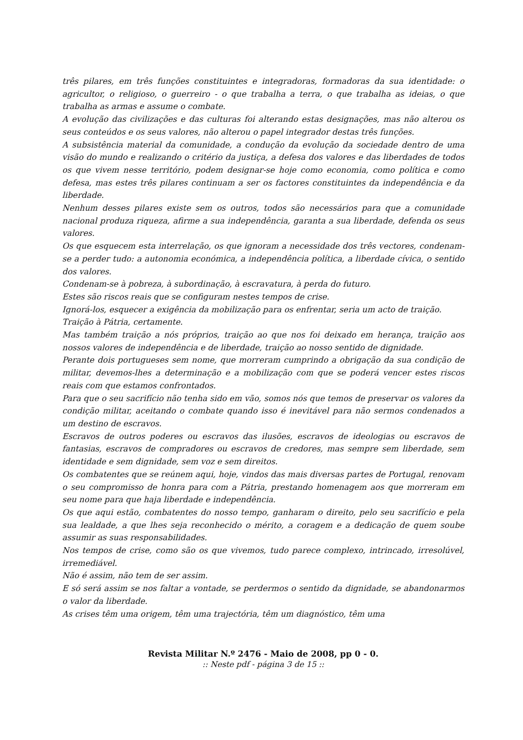três pilares, em três funções constituintes e integradoras, formadoras da sua identidade: o agricultor, o religioso, o guerreiro - o que trabalha a terra, o que trabalha as ideias, o que trabalha as armas e assume o combate.
A evolução das civilizações e das culturas foi alterando estas designações, mas não alterou os seus conteúdos e os seus valores, não alterou o papel integrador destas três funções.
A subsistência material da comunidade, a condução da evolução da sociedade dentro de uma visão do mundo e realizando o critério da justiça, a defesa dos valores e das liberdades de todos os que vivem nesse território, podem designar-se hoje como economia, como política e como defesa, mas estes três pilares continuam a ser os factores constituintes da independência e da liberdade.
Nenhum desses pilares existe sem os outros, todos são necessários para que a comunidade nacional produza riqueza, afirme a sua independência, garanta a sua liberdade, defenda os seus valores.
Os que esquecem esta interrelação, os que ignoram a necessidade dos três vectores, condenam-se a perder tudo: a autonomia económica, a independência política, a liberdade cívica, o sentido dos valores.
Condenam-se à pobreza, à subordinação, à escravatura, à perda do futuro.
Estes são riscos reais que se configuram nestes tempos de crise.
Ignorá-los, esquecer a exigência da mobilização para os enfrentar, seria um acto de traição.
Traição à Pátria, certamente.
Mas também traição a nós próprios, traição ao que nos foi deixado em herança, traição aos nossos valores de independência e de liberdade, traição ao nosso sentido de dignidade.
Perante dois portugueses sem nome, que morreram cumprindo a obrigação da sua condição de militar, devemos-lhes a determinação e a mobilização com que se poderá vencer estes riscos reais com que estamos confrontados.
Para que o seu sacrifício não tenha sido em vão, somos nós que temos de preservar os valores da condição militar, aceitando o combate quando isso é inevitável para não sermos condenados a um destino de escravos.
Escravos de outros poderes ou escravos das ilusões, escravos de ideologias ou escravos de fantasias, escravos de compradores ou escravos de credores, mas sempre sem liberdade, sem identidade e sem dignidade, sem voz e sem direitos.
Os combatentes que se reúnem aqui, hoje, vindos das mais diversas partes de Portugal, renovam o seu compromisso de honra para com a Pátria, prestando homenagem aos que morreram em seu nome para que haja liberdade e independência.
Os que aqui estão, combatentes do nosso tempo, ganharam o direito, pelo seu sacrifício e pela sua lealdade, a que lhes seja reconhecido o mérito, a coragem e a dedicação de quem soube assumir as suas responsabilidades.
Nos tempos de crise, como são os que vivemos, tudo parece complexo, intrincado, irresolúvel, irremediável.
Não é assim, não tem de ser assim.
E só será assim se nos faltar a vontade, se perdermos o sentido da dignidade, se abandonarmos o valor da liberdade.
As crises têm uma origem, têm uma trajectória, têm um diagnóstico, têm uma
Revista Militar N.º 2476 - Maio de 2008, pp 0 - 0.
:: Neste pdf - página 3 de 15 ::